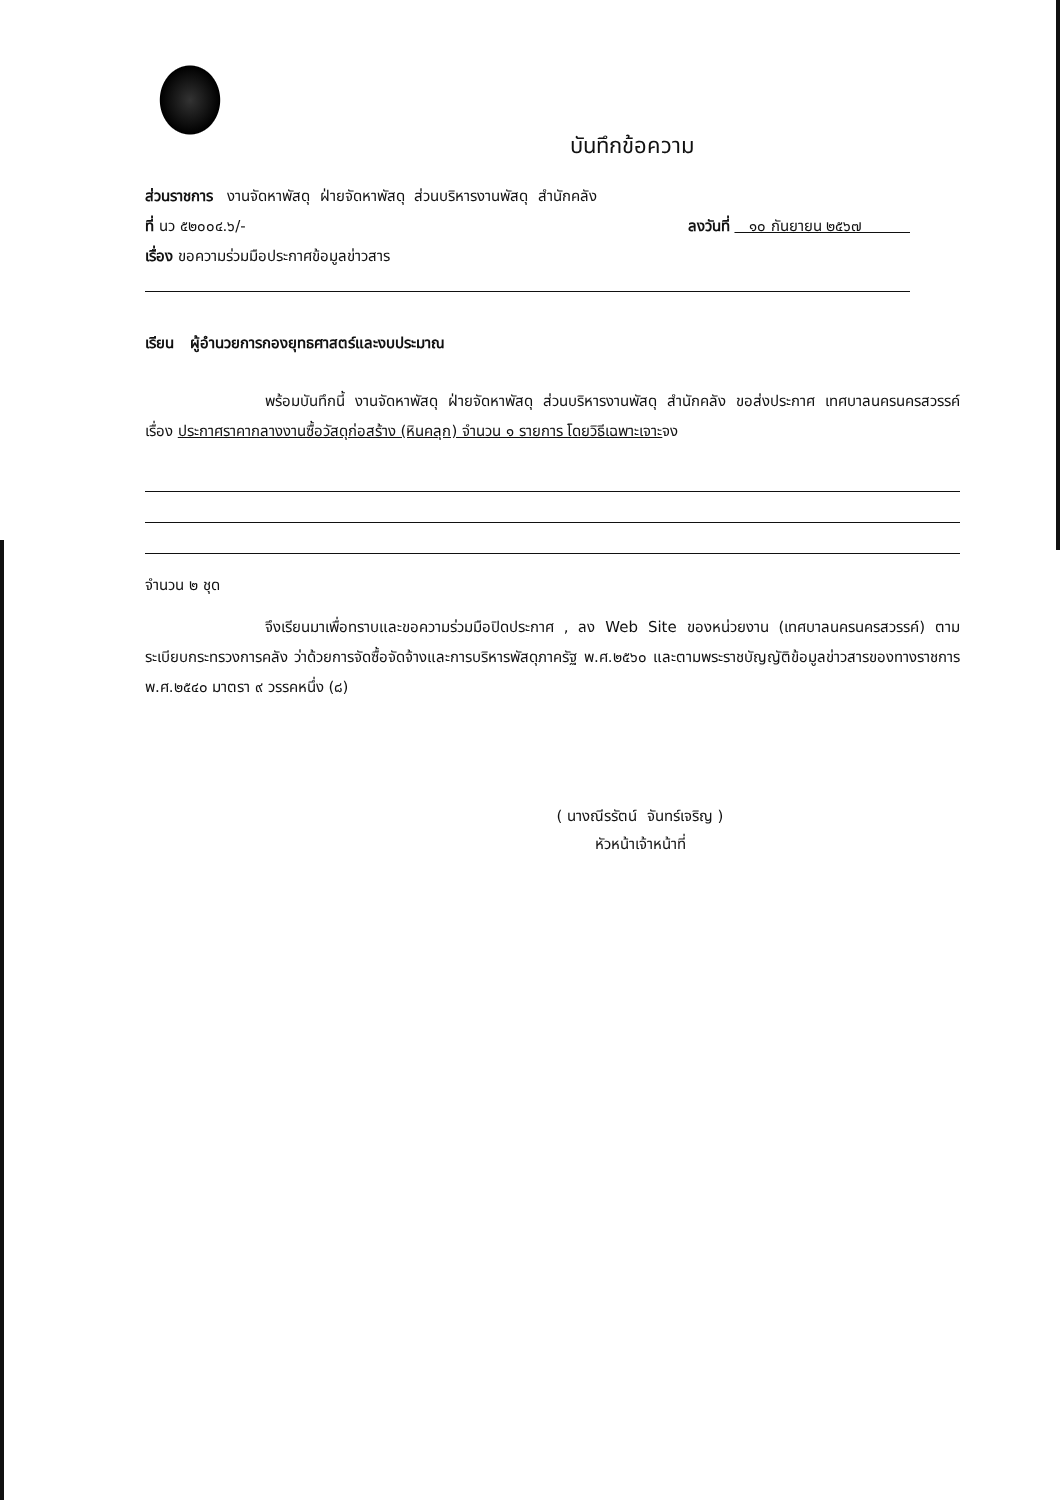บันทึกข้อความ
ส่วนราชการ งานจัดหาพัสดุ ฝ่ายจัดหาพัสดุ ส่วนบริหารงานพัสดุ สำนักคลัง
ที่ นว ๕๒๐๐๔.๖/- ลงวันที่ ๑๐ กันยายน ๒๕๖๗
เรื่อง ขอความร่วมมือประกาศข้อมูลข่าวสาร
เรียน ผู้อำนวยการกองยุทธศาสตร์และงบประมาณ
พร้อมบันทึกนี้ งานจัดหาพัสดุ ฝ่ายจัดหาพัสดุ ส่วนบริหารงานพัสดุ สำนักคลัง ขอส่งประกาศ เทศบาลนครนครสวรรค์ เรื่อง ประกาศราคากลางงานซื้อวัสดุก่อสร้าง (หินคลุก) จำนวน ๑ รายการ โดยวิธีเฉพาะเจาะจง
จำนวน ๒ ชุด
จึงเรียนมาเพื่อทราบและขอความร่วมมือปิดประกาศ , ลง Web Site ของหน่วยงาน (เทศบาลนครนครสวรรค์) ตามระเบียบกระทรวงการคลัง ว่าด้วยการจัดซื้อจัดจ้างและการบริหารพัสดุภาครัฐ พ.ศ.๒๕๖๐ และตามพระราชบัญญัติข้อมูลข่าวสารของทางราชการ พ.ศ.๒๕๔๐ มาตรา ๙ วรรคหนึ่ง (๘)
( นางณีรรัตน์ จันทร์เจริญ )
หัวหน้าเจ้าหน้าที่